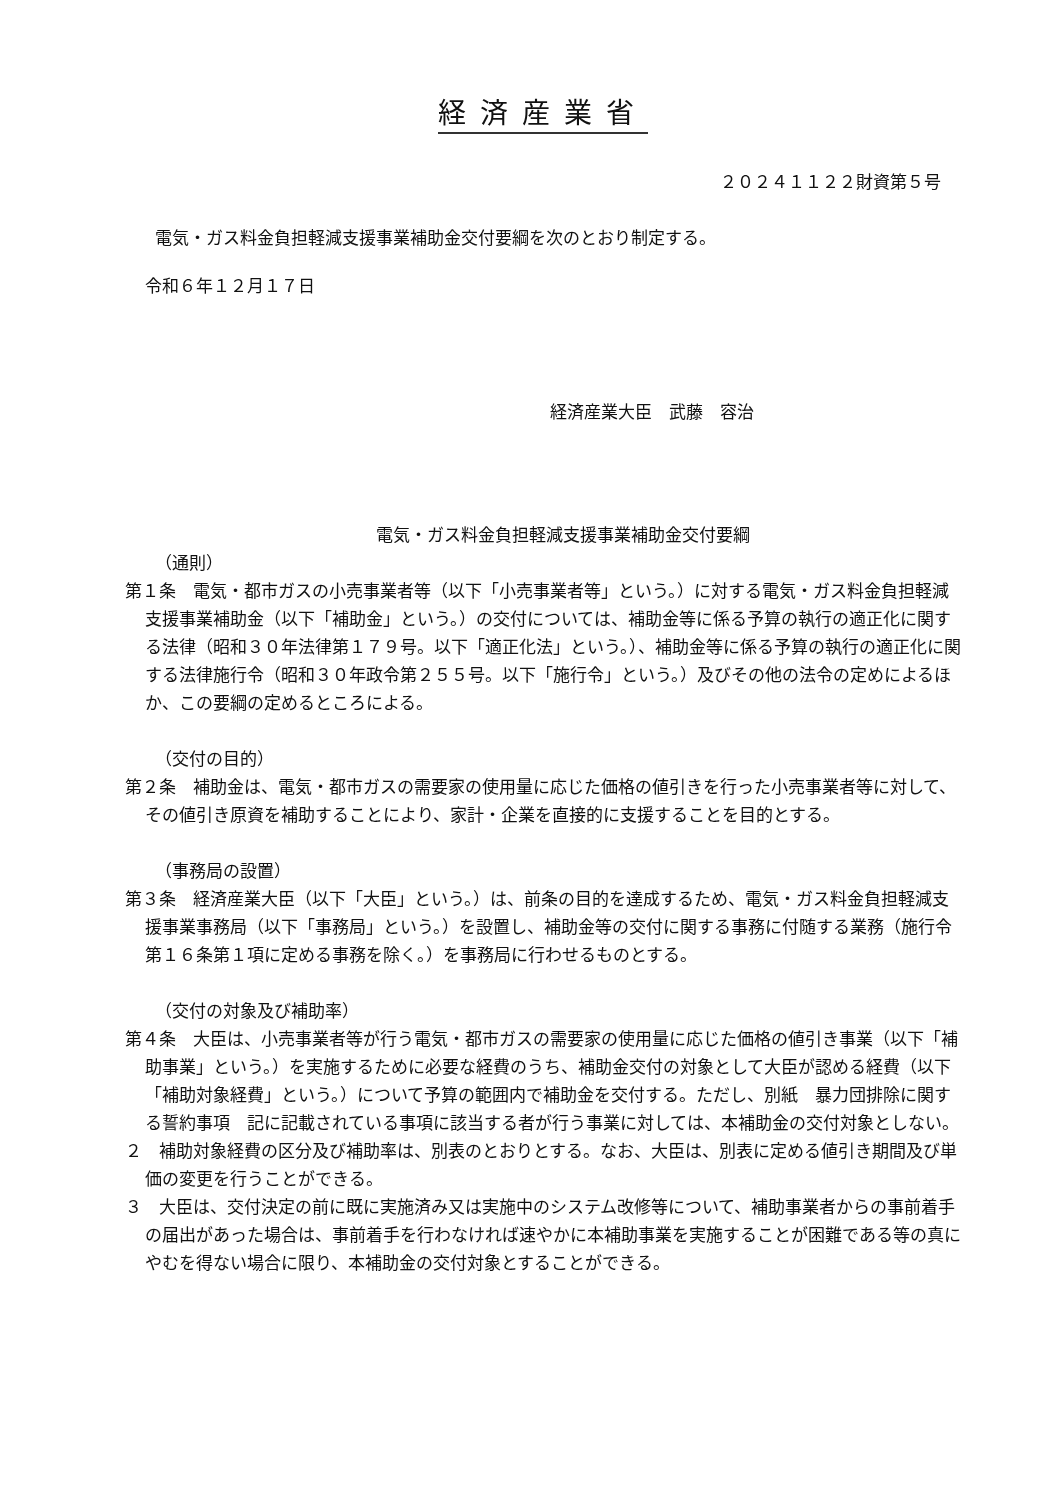経済産業省
２０２４１１２２財資第５号
電気・ガス料金負担軽減支援事業補助金交付要綱を次のとおり制定する。
令和６年１２月１７日
経済産業大臣　武藤　容治
電気・ガス料金負担軽減支援事業補助金交付要綱
（通則）
第１条　電気・都市ガスの小売事業者等（以下「小売事業者等」という。）に対する電気・ガス料金負担軽減支援事業補助金（以下「補助金」という。）の交付については、補助金等に係る予算の執行の適正化に関する法律（昭和３０年法律第１７９号。以下「適正化法」という。）、補助金等に係る予算の執行の適正化に関する法律施行令（昭和３０年政令第２５５号。以下「施行令」という。）及びその他の法令の定めによるほか、この要綱の定めるところによる。
（交付の目的）
第２条　補助金は、電気・都市ガスの需要家の使用量に応じた価格の値引きを行った小売事業者等に対して、その値引き原資を補助することにより、家計・企業を直接的に支援することを目的とする。
（事務局の設置）
第３条　経済産業大臣（以下「大臣」という。）は、前条の目的を達成するため、電気・ガス料金負担軽減支援事業事務局（以下「事務局」という。）を設置し、補助金等の交付に関する事務に付随する業務（施行令第１６条第１項に定める事務を除く。）を事務局に行わせるものとする。
（交付の対象及び補助率）
第４条　大臣は、小売事業者等が行う電気・都市ガスの需要家の使用量に応じた価格の値引き事業（以下「補助事業」という。）を実施するために必要な経費のうち、補助金交付の対象として大臣が認める経費（以下「補助対象経費」という。）について予算の範囲内で補助金を交付する。ただし、別紙　暴力団排除に関する誓約事項　記に記載されている事項に該当する者が行う事業に対しては、本補助金の交付対象としない。
２　補助対象経費の区分及び補助率は、別表のとおりとする。なお、大臣は、別表に定める値引き期間及び単価の変更を行うことができる。
３　大臣は、交付決定の前に既に実施済み又は実施中のシステム改修等について、補助事業者からの事前着手の届出があった場合は、事前着手を行わなければ速やかに本補助事業を実施することが困難である等の真にやむを得ない場合に限り、本補助金の交付対象とすることができる。